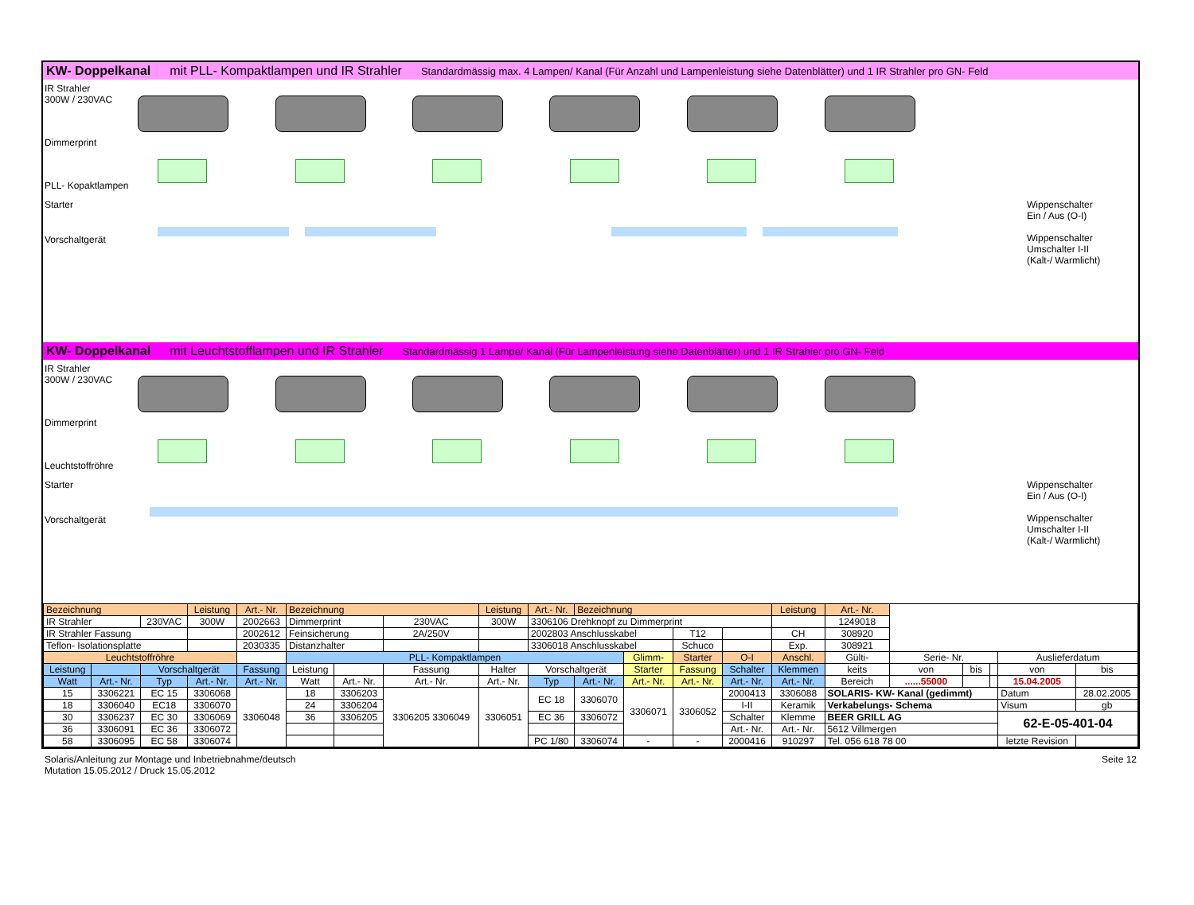KW- Doppelkanal mit PLL- Kompaktlampen und IR Strahler Standardmässig max. 4 Lampen/ Kanal (Für Anzahl und Lampenleistung siehe Datenblätter) und 1 IR Strahler pro GN- Feld
IR Strahler
300W / 230VAC
Dimmerprint
PLL- Kopaktlampen
Starter
Vorschaltgerät
Wippenschalter
Ein / Aus (O-I)
Wippenschalter
Umschalter I-II
(Kalt-/ Warmlicht)
KW- Doppelkanal mit Leuchtstofflampen und IR Strahler Standardmässig 1 Lampe/ Kanal (Für Lampenleistung siehe Datenblätter) und 1 IR Strahler pro GN- Feld
IR Strahler
300W / 230VAC
Dimmerprint
Leuchtstoffröhre
Starter
Vorschaltgerät
Wippenschalter
Ein / Aus (O-I)
Wippenschalter
Umschalter I-II
(Kalt-/ Warmlicht)
| Bezeichnung | | | Leistung | Art.- Nr. | Bezeichnung | | | Leistung | Art.- Nr. | Bezeichnung | | | | Leistung | Art.- Nr. | | | | | |
| IR Strahler | | 230VAC | 300W | 2002663 | Dimmerprint | | 230VAC | 300W | 3306106 Drehknopf zu Dimmerprint | | | | | | 1249018 | | | | | |
| IR Strahler Fassung | | | | 2002612 | Feinsicherung | | 2A/250V | | 2002803 Anschlusskabel | | | T12 | | CH | 308920 | | | | | |
| Teflon- Isolationsplatte | | | | 2030335 | Distanzhalter | | | | 3306018 Anschlusskabel | | | Schuco | | Exp. | 308921 | | | | | |
| Leuchtstoffröhre | | | | | PLL- Kompaktlampen | | | | | | Glimm- | Starter | O-I | Anschl. | Gülti- | Serie- Nr. | | | Auslieferdatum | |
| Leistung | | Vorschaltgerät | | Fassung | Leistung | | Fassung | Halter | Vorschaltgerät | | Starter | Fassung | Schalter | Klemmen | keits | von | bis | | von | bis |
| Watt | Art.- Nr. | Typ | Art.- Nr. | Art.- Nr. | Watt | Art.- Nr. | Art.- Nr. | Art.- Nr. | Typ | Art.- Nr. | Art.- Nr. | Art.- Nr. | Art.- Nr. | Art.- Nr. | Bereich | ......55000 | | | 15.04.2005 | |
| 15 | 3306221 | EC 15 | 3306068 | 3306048 | 18 | 3306203 | 3306205 3306049 | 3306051 | EC 18 | 3306070 | 3306071 | 3306052 | 2000413 | 3306088 | SOLARIS- KW- Kanal (gedimmt) | | | | Datum | 28.02.2005 |
| 18 | 3306040 | EC18 | 3306070 | | 24 | 3306204 | | | | | | | I-II | Keramik | Verkabelungs- Schema | | | | Visum | gb |
| 30 | 3306237 | EC 30 | 3306069 | | 36 | 3306205 | | | EC 36 | 3306072 | | | Schalter | Klemme | BEER GRILL AG | | | | 62-E-05-401-04 | |
| 36 | 3306091 | EC 36 | 3306072 | | | | | | | | | | Art.- Nr. | Art.- Nr. | 5612 Villmergen | | | | | |
| 58 | 3306095 | EC 58 | 3306074 | | | | | | PC 1/80 | 3306074 | - | - | 2000416 | 910297 | Tel. 056 618 78 00 | | | | letzte Revision | |
Solaris/Anleitung zur Montage und Inbetriebnahme/deutsch
Mutation 15.05.2012 / Druck 15.05.2012
Seite 12